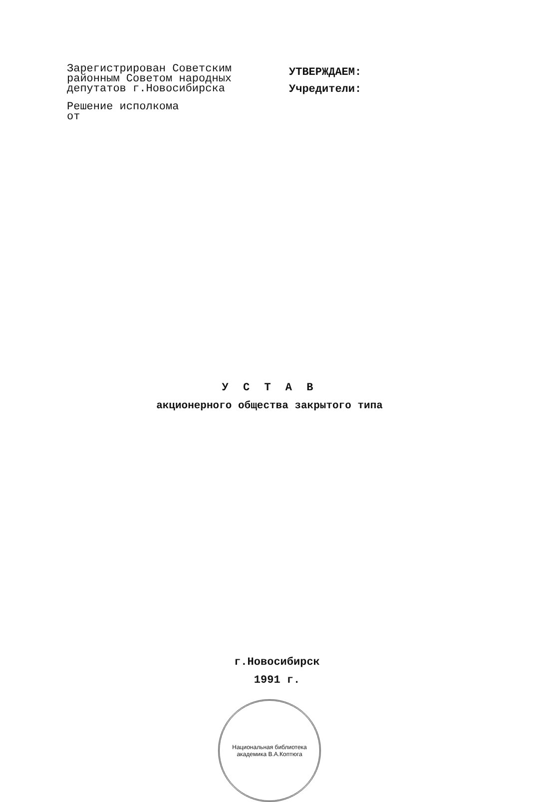Зарегистрирован Советским
районным Советом народных
депутатов г.Новосибирска
Решение исполкома
от
УТВЕРЖДАЕМ:
Учредители:
У С Т А В
акционерного общества закрытого типа
г.Новосибирск
1991 г.
Национальная библиотека академика В.А.Коптюга